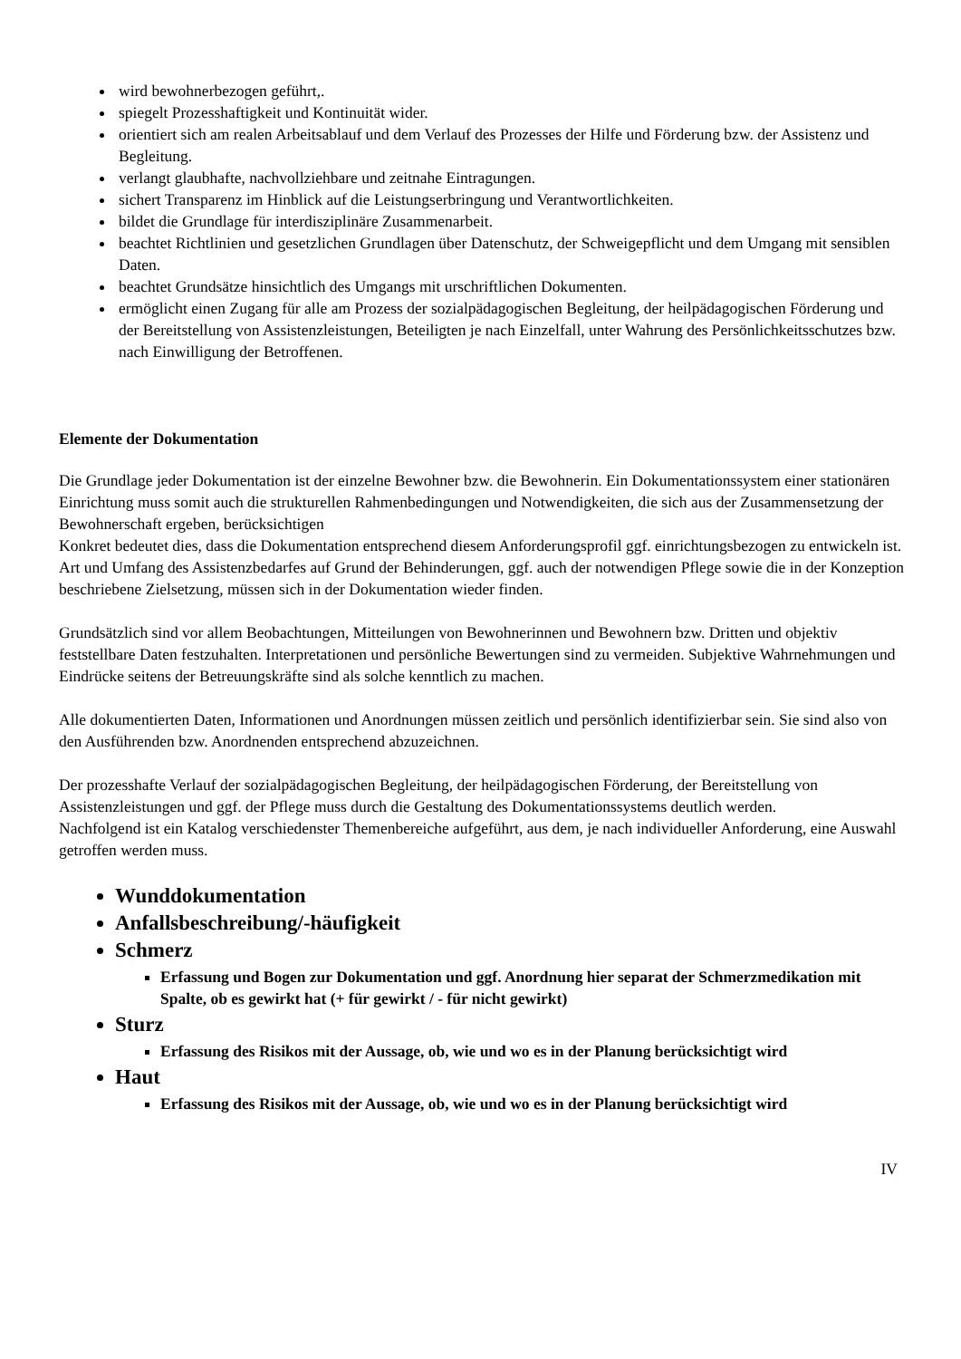wird bewohnerbezogen geführt,.
spiegelt Prozesshaftigkeit und Kontinuität wider.
orientiert sich am realen Arbeitsablauf und dem Verlauf des Prozesses der Hilfe und Förderung bzw. der Assistenz und Begleitung.
verlangt glaubhafte, nachvollziehbare und zeitnahe Eintragungen.
sichert Transparenz im Hinblick auf die Leistungserbringung und Verantwortlichkeiten.
bildet die Grundlage für interdisziplinäre Zusammenarbeit.
beachtet Richtlinien und gesetzlichen Grundlagen über Datenschutz, der Schweigepflicht und dem Umgang mit sensiblen Daten.
beachtet Grundsätze hinsichtlich des Umgangs mit urschriftlichen Dokumenten.
ermöglicht einen Zugang für alle am Prozess der sozialpädagogischen Begleitung, der heilpädagogischen Förderung und der Bereitstellung von Assistenzleistungen, Beteiligten je nach Einzelfall, unter Wahrung des Persönlichkeitsschutzes bzw. nach Einwilligung der Betroffenen.
Elemente der Dokumentation
Die Grundlage jeder Dokumentation ist der einzelne Bewohner bzw. die Bewohnerin. Ein Dokumentationssystem einer stationären Einrichtung muss somit auch die strukturellen Rahmenbedingungen und Notwendigkeiten, die sich aus der Zusammensetzung der Bewohnerschaft ergeben, berücksichtigen
Konkret bedeutet dies, dass die Dokumentation entsprechend diesem Anforderungsprofil ggf. einrichtungsbezogen zu entwickeln ist. Art und Umfang des Assistenzbedarfes auf Grund der Behinderungen, ggf. auch der notwendigen Pflege sowie die in der Konzeption beschriebene Zielsetzung, müssen sich in der Dokumentation wieder finden.
Grundsätzlich sind vor allem Beobachtungen, Mitteilungen von Bewohnerinnen und Bewohnern bzw. Dritten und objektiv feststellbare Daten festzuhalten. Interpretationen und persönliche Bewertungen sind zu vermeiden. Subjektive Wahrnehmungen und Eindrücke seitens der Betreuungskräfte sind als solche kenntlich zu machen.
Alle dokumentierten Daten, Informationen und Anordnungen müssen zeitlich und persönlich identifizierbar sein. Sie sind also von den Ausführenden bzw. Anordnenden entsprechend abzuzeichnen.
Der prozesshafte Verlauf der sozialpädagogischen Begleitung, der heilpädagogischen Förderung, der Bereitstellung von Assistenzleistungen und ggf. der Pflege muss durch die Gestaltung des Dokumentationssystems deutlich werden.
Nachfolgend ist ein Katalog verschiedenster Themenbereiche aufgeführt, aus dem, je nach individueller Anforderung, eine Auswahl getroffen werden muss.
Wunddokumentation
Anfallsbeschreibung/-häufigkeit
Schmerz
Erfassung und Bogen zur Dokumentation und ggf. Anordnung hier separat der Schmerzmedikation mit Spalte, ob es gewirkt hat (+ für gewirkt / - für nicht gewirkt)
Sturz
Erfassung des Risikos mit der Aussage, ob, wie und wo es in der Planung berücksichtigt wird
Haut
Erfassung des Risikos mit der Aussage, ob, wie und wo es in der Planung berücksichtigt wird
IV